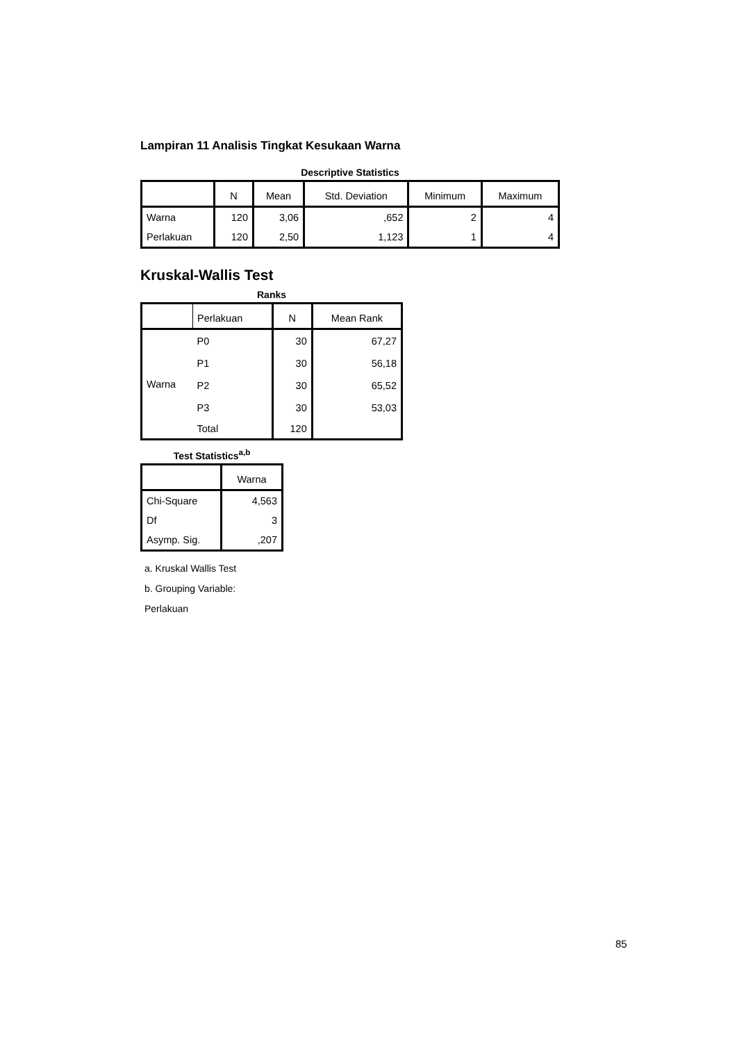Lampiran 11 Analisis Tingkat Kesukaan Warna
Descriptive Statistics
| | N | Mean | Std. Deviation | Minimum | Maximum |
| --- | --- | --- | --- | --- | --- |
| Warna | 120 | 3,06 | ,652 | 2 | 4 |
| Perlakuan | 120 | 2,50 | 1,123 | 1 | 4 |
Kruskal-Wallis Test
Ranks
| | Perlakuan | N | Mean Rank |
| --- | --- | --- | --- |
| Warna | P0 | 30 | 67,27 |
| | P1 | 30 | 56,18 |
| | P2 | 30 | 65,52 |
| | P3 | 30 | 53,03 |
| | Total | 120 | |
Test Statistics<sup>a,b</sup>
| | Warna |
| --- | --- |
| Chi-Square | 4,563 |
| Df | 3 |
| Asymp. Sig. | ,207 |
a. Kruskal Wallis Test
b. Grouping Variable:
Perlakuan
85